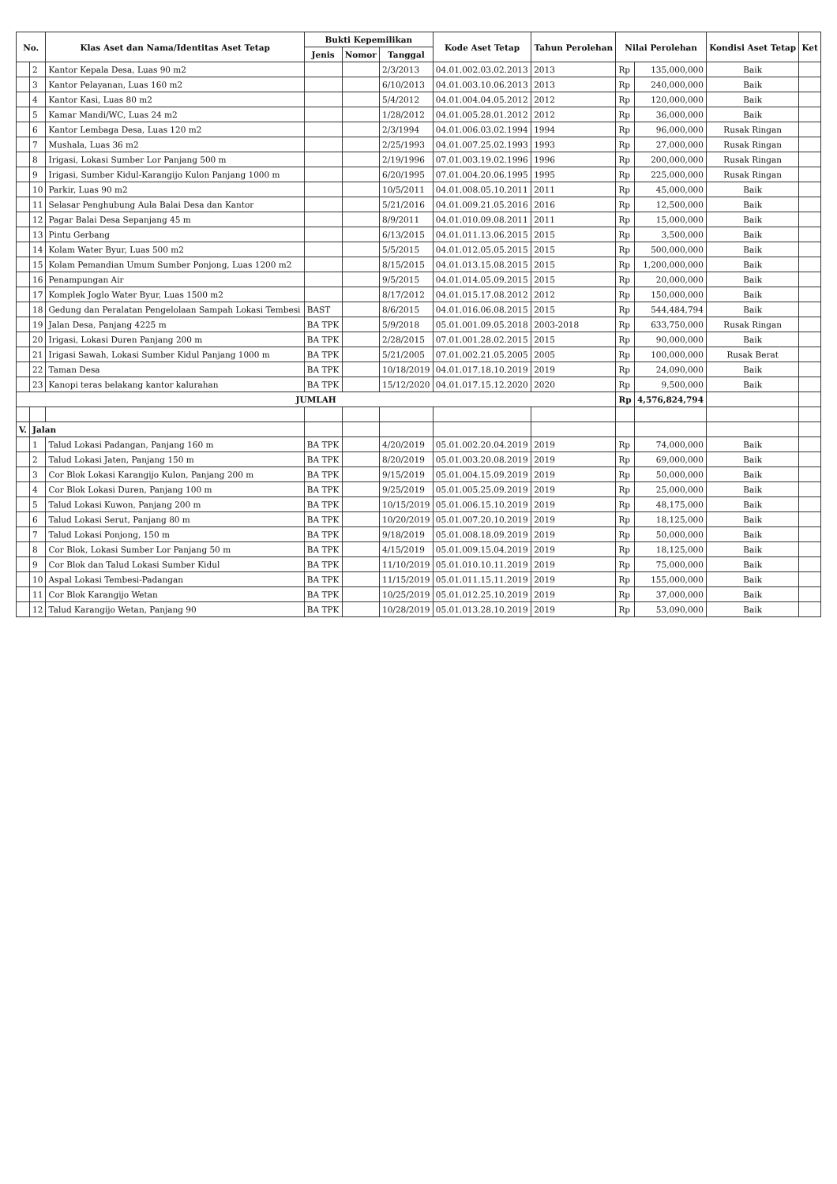| No. | | Klas Aset dan Nama/Identitas Aset Tetap | Bukti Kepemilikan | | | Kode Aset Tetap | Tahun Perolehan | Nilai Perolehan | | Kondisi Aset Tetap | Ket |
| --- | --- | --- | --- | --- | --- | --- | --- | --- | --- | --- | --- |
| | | | Jenis | Nomor | Tanggal | | | | | | |
| | 2 | Kantor Kepala Desa, Luas 90 m2 | | | 2/3/2013 | 04.01.002.03.02.2013 | 2013 | Rp | 135,000,000 | Baik | |
| | 3 | Kantor Pelayanan, Luas 160 m2 | | | 6/10/2013 | 04.01.003.10.06.2013 | 2013 | Rp | 240,000,000 | Baik | |
| | 4 | Kantor Kasi, Luas 80 m2 | | | 5/4/2012 | 04.01.004.04.05.2012 | 2012 | Rp | 120,000,000 | Baik | |
| | 5 | Kamar Mandi/WC, Luas 24 m2 | | | 1/28/2012 | 04.01.005.28.01.2012 | 2012 | Rp | 36,000,000 | Baik | |
| | 6 | Kantor Lembaga Desa, Luas 120 m2 | | | 2/3/1994 | 04.01.006.03.02.1994 | 1994 | Rp | 96,000,000 | Rusak Ringan | |
| | 7 | Mushala, Luas 36 m2 | | | 2/25/1993 | 04.01.007.25.02.1993 | 1993 | Rp | 27,000,000 | Rusak Ringan | |
| | 8 | Irigasi, Lokasi Sumber Lor Panjang 500 m | | | 2/19/1996 | 07.01.003.19.02.1996 | 1996 | Rp | 200,000,000 | Rusak Ringan | |
| | 9 | Irigasi, Sumber Kidul-Karangijo Kulon Panjang 1000 m | | | 6/20/1995 | 07.01.004.20.06.1995 | 1995 | Rp | 225,000,000 | Rusak Ringan | |
| | 10 | Parkir, Luas 90 m2 | | | 10/5/2011 | 04.01.008.05.10.2011 | 2011 | Rp | 45,000,000 | Baik | |
| | 11 | Selasar Penghubung Aula Balai Desa dan Kantor | | | 5/21/2016 | 04.01.009.21.05.2016 | 2016 | Rp | 12,500,000 | Baik | |
| | 12 | Pagar Balai Desa Sepanjang 45 m | | | 8/9/2011 | 04.01.010.09.08.2011 | 2011 | Rp | 15,000,000 | Baik | |
| | 13 | Pintu Gerbang | | | 6/13/2015 | 04.01.011.13.06.2015 | 2015 | Rp | 3,500,000 | Baik | |
| | 14 | Kolam Water Byur, Luas 500 m2 | | | 5/5/2015 | 04.01.012.05.05.2015 | 2015 | Rp | 500,000,000 | Baik | |
| | 15 | Kolam Pemandian Umum Sumber Ponjong, Luas 1200 m2 | | | 8/15/2015 | 04.01.013.15.08.2015 | 2015 | Rp | 1,200,000,000 | Baik | |
| | 16 | Penampungan Air | | | 9/5/2015 | 04.01.014.05.09.2015 | 2015 | Rp | 20,000,000 | Baik | |
| | 17 | Komplek Joglo Water Byur, Luas 1500 m2 | | | 8/17/2012 | 04.01.015.17.08.2012 | 2012 | Rp | 150,000,000 | Baik | |
| | 18 | Gedung dan Peralatan Pengelolaan Sampah Lokasi Tembesi | BAST | | 8/6/2015 | 04.01.016.06.08.2015 | 2015 | Rp | 544,484,794 | Baik | |
| | 19 | Jalan Desa, Panjang 4225 m | BA TPK | | 5/9/2018 | 05.01.001.09.05.2018 | 2003-2018 | Rp | 633,750,000 | Rusak Ringan | |
| | 20 | Irigasi, Lokasi Duren Panjang 200 m | BA TPK | | 2/28/2015 | 07.01.001.28.02.2015 | 2015 | Rp | 90,000,000 | Baik | |
| | 21 | Irigasi Sawah, Lokasi Sumber Kidul Panjang 1000 m | BA TPK | | 5/21/2005 | 07.01.002.21.05.2005 | 2005 | Rp | 100,000,000 | Rusak Berat | |
| | 22 | Taman Desa | BA TPK | | 10/18/2019 | 04.01.017.18.10.2019 | 2019 | Rp | 24,090,000 | Baik | |
| | 23 | Kanopi teras belakang kantor kalurahan | BA TPK | | 15/12/2020 | 04.01.017.15.12.2020 | 2020 | Rp | 9,500,000 | Baik | |
| JUMLAH | | | | | | | | Rp | 4,576,824,794 | | |
| V. | Jalan | | | | | | | | | | |
| | 1 | Talud Lokasi Padangan, Panjang 160 m | BA TPK | | 4/20/2019 | 05.01.002.20.04.2019 | 2019 | Rp | 74,000,000 | Baik | |
| | 2 | Talud Lokasi Jaten, Panjang 150 m | BA TPK | | 8/20/2019 | 05.01.003.20.08.2019 | 2019 | Rp | 69,000,000 | Baik | |
| | 3 | Cor Blok Lokasi Karangijo Kulon, Panjang 200 m | BA TPK | | 9/15/2019 | 05.01.004.15.09.2019 | 2019 | Rp | 50,000,000 | Baik | |
| | 4 | Cor Blok Lokasi Duren, Panjang 100 m | BA TPK | | 9/25/2019 | 05.01.005.25.09.2019 | 2019 | Rp | 25,000,000 | Baik | |
| | 5 | Talud Lokasi Kuwon, Panjang 200 m | BA TPK | | 10/15/2019 | 05.01.006.15.10.2019 | 2019 | Rp | 48,175,000 | Baik | |
| | 6 | Talud Lokasi Serut, Panjang 80 m | BA TPK | | 10/20/2019 | 05.01.007.20.10.2019 | 2019 | Rp | 18,125,000 | Baik | |
| | 7 | Talud Lokasi Ponjong, 150 m | BA TPK | | 9/18/2019 | 05.01.008.18.09.2019 | 2019 | Rp | 50,000,000 | Baik | |
| | 8 | Cor Blok, Lokasi Sumber Lor Panjang 50 m | BA TPK | | 4/15/2019 | 05.01.009.15.04.2019 | 2019 | Rp | 18,125,000 | Baik | |
| | 9 | Cor Blok dan Talud Lokasi Sumber Kidul | BA TPK | | 11/10/2019 | 05.01.010.10.11.2019 | 2019 | Rp | 75,000,000 | Baik | |
| | 10 | Aspal Lokasi Tembesi-Padangan | BA TPK | | 11/15/2019 | 05.01.011.15.11.2019 | 2019 | Rp | 155,000,000 | Baik | |
| | 11 | Cor Blok Karangijo Wetan | BA TPK | | 10/25/2019 | 05.01.012.25.10.2019 | 2019 | Rp | 37,000,000 | Baik | |
| | 12 | Talud Karangijo Wetan, Panjang 90 | BA TPK | | 10/28/2019 | 05.01.013.28.10.2019 | 2019 | Rp | 53,090,000 | Baik | |